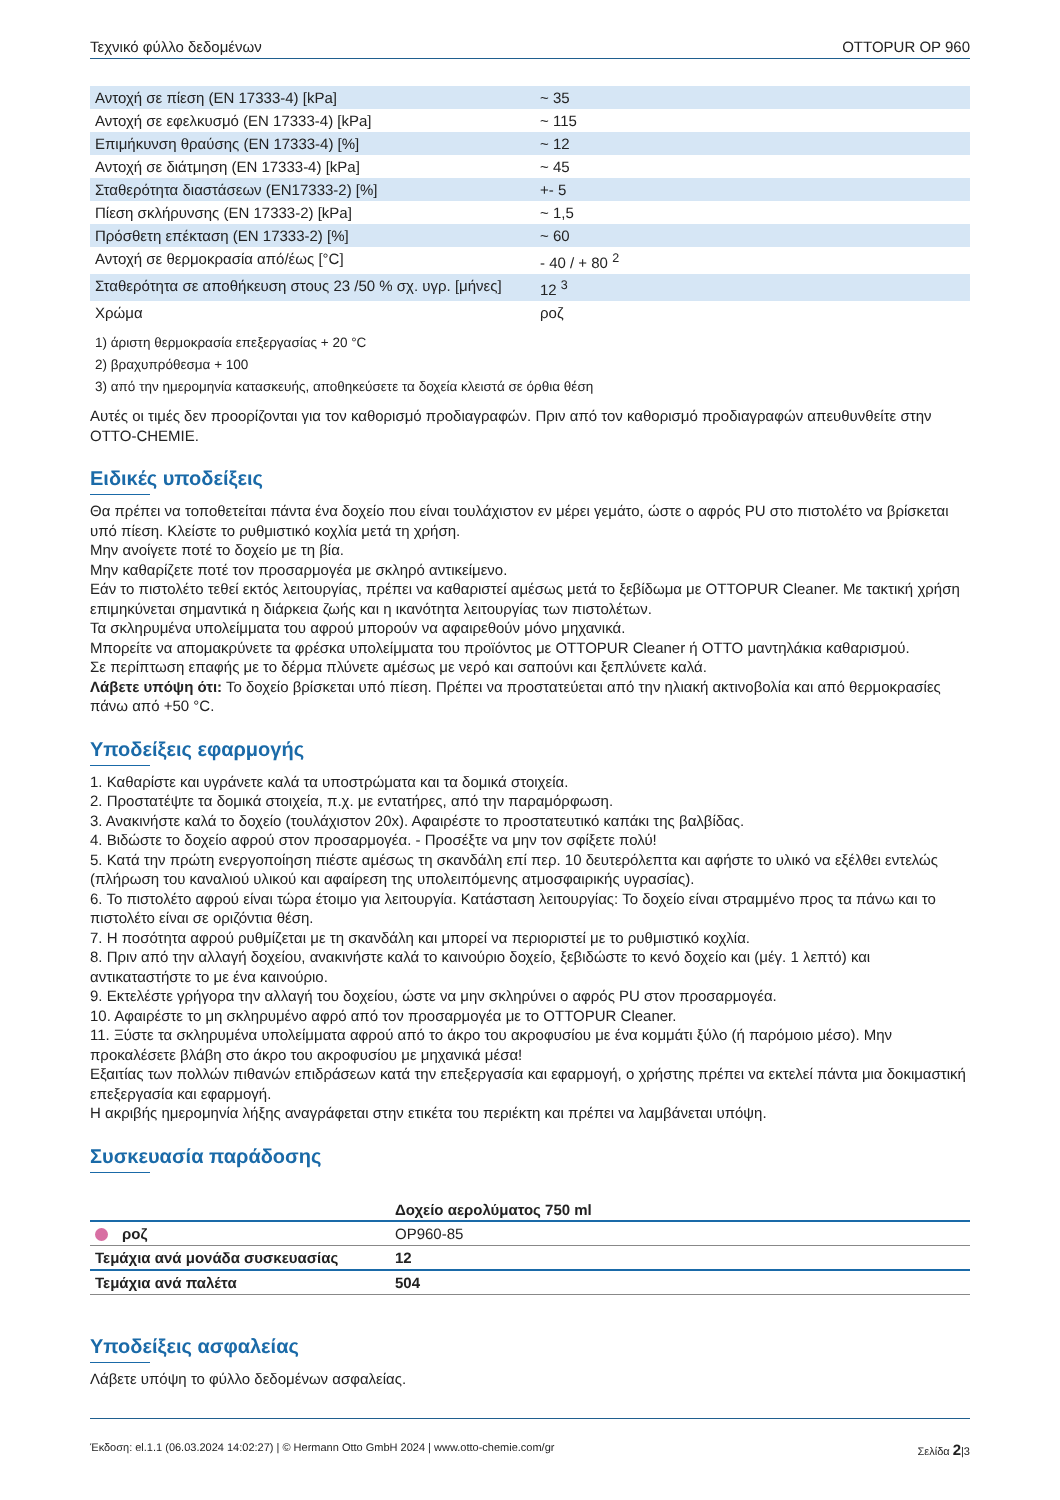Τεχνικό φύλλο δεδομένων OTTOPUR OP 960
| Αντοχή σε πίεση (EN 17333-4) [kPa] | ~ 35 |
| Αντοχή σε εφελκυσμό (EN 17333-4) [kPa] | ~ 115 |
| Επιμήκυνση θραύσης (EN 17333-4) [%] | ~ 12 |
| Αντοχή σε διάτμηση (EN 17333-4) [kPa] | ~ 45 |
| Σταθερότητα διαστάσεων (EN17333-2) [%] | +- 5 |
| Πίεση σκλήρυνσης (EN 17333-2) [kPa] | ~ 1,5 |
| Πρόσθετη επέκταση (EN 17333-2) [%] | ~ 60 |
| Αντοχή σε θερμοκρασία από/έως [°C] | - 40 / + 80 <sup>2</sup> |
| Σταθερότητα σε αποθήκευση στους 23 /50 % σχ. υγρ. [μήνες] | 12 <sup>3</sup> |
| Χρώμα | ροζ |
1) άριστη θερμοκρασία επεξεργασίας + 20 °C
2) βραχυπρόθεσμα + 100
3) από την ημερομηνία κατασκευής, αποθηκεύσετε τα δοχεία κλειστά σε όρθια θέση
Αυτές οι τιμές δεν προορίζονται για τον καθορισμό προδιαγραφών. Πριν από τον καθορισμό προδιαγραφών απευθυνθείτε στην OTTO-CHEMIE.
Ειδικές υποδείξεις
Θα πρέπει να τοποθετείται πάντα ένα δοχείο που είναι τουλάχιστον εν μέρει γεμάτο, ώστε ο αφρός PU στο πιστολέτο να βρίσκεται υπό πίεση. Κλείστε το ρυθμιστικό κοχλία μετά τη χρήση.
Μην ανοίγετε ποτέ το δοχείο με τη βία.
Μην καθαρίζετε ποτέ τον προσαρμογέα με σκληρό αντικείμενο.
Εάν το πιστολέτο τεθεί εκτός λειτουργίας, πρέπει να καθαριστεί αμέσως μετά το ξεβίδωμα με OTTOPUR Cleaner. Με τακτική χρήση επιμηκύνεται σημαντικά η διάρκεια ζωής και η ικανότητα λειτουργίας των πιστολέτων.
Τα σκληρυμένα υπολείμματα του αφρού μπορούν να αφαιρεθούν μόνο μηχανικά.
Μπορείτε να απομακρύνετε τα φρέσκα υπολείμματα του προϊόντος με OTTOPUR Cleaner ή OTTO μαντηλάκια καθαρισμού.
Σε περίπτωση επαφής με το δέρμα πλύνετε αμέσως με νερό και σαπούνι και ξεπλύνετε καλά.
Λάβετε υπόψη ότι: Το δοχείο βρίσκεται υπό πίεση. Πρέπει να προστατεύεται από την ηλιακή ακτινοβολία και από θερμοκρασίες πάνω από +50 °C.
Υποδείξεις εφαρμογής
1. Καθαρίστε και υγράνετε καλά τα υποστρώματα και τα δομικά στοιχεία.
2. Προστατέψτε τα δομικά στοιχεία, π.χ. με εντατήρες, από την παραμόρφωση.
3. Ανακινήστε καλά το δοχείο (τουλάχιστον 20x). Αφαιρέστε το προστατευτικό καπάκι της βαλβίδας.
4. Βιδώστε το δοχείο αφρού στον προσαρμογέα. - Προσέξτε να μην τον σφίξετε πολύ!
5. Κατά την πρώτη ενεργοποίηση πιέστε αμέσως τη σκανδάλη επί περ. 10 δευτερόλεπτα και αφήστε το υλικό να εξέλθει εντελώς (πλήρωση του καναλιού υλικού και αφαίρεση της υπολειπόμενης ατμοσφαιρικής υγρασίας).
6. Το πιστολέτο αφρού είναι τώρα έτοιμο για λειτουργία. Κατάσταση λειτουργίας: Το δοχείο είναι στραμμένο προς τα πάνω και το πιστολέτο είναι σε οριζόντια θέση.
7. Η ποσότητα αφρού ρυθμίζεται με τη σκανδάλη και μπορεί να περιοριστεί με το ρυθμιστικό κοχλία.
8. Πριν από την αλλαγή δοχείου, ανακινήστε καλά το καινούριο δοχείο, ξεβιδώστε το κενό δοχείο και (μέγ. 1 λεπτό) και αντικαταστήστε το με ένα καινούριο.
9. Εκτελέστε γρήγορα την αλλαγή του δοχείου, ώστε να μην σκληρύνει ο αφρός PU στον προσαρμογέα.
10. Αφαιρέστε το μη σκληρυμένο αφρό από τον προσαρμογέα με το OTTOPUR Cleaner.
11. Ξύστε τα σκληρυμένα υπολείμματα αφρού από το άκρο του ακροφυσίου με ένα κομμάτι ξύλο (ή παρόμοιο μέσο). Μην προκαλέσετε βλάβη στο άκρο του ακροφυσίου με μηχανικά μέσα!
Εξαιτίας των πολλών πιθανών επιδράσεων κατά την επεξεργασία και εφαρμογή, ο χρήστης πρέπει να εκτελεί πάντα μια δοκιμαστική επεξεργασία και εφαρμογή.
Η ακριβής ημερομηνία λήξης αναγράφεται στην ετικέτα του περιέκτη και πρέπει να λαμβάνεται υπόψη.
Συσκευασία παράδοσης
| | Δοχείο αερολύματος 750 ml |
| --- | --- |
| ροζ | OP960-85 |
| Τεμάχια ανά μονάδα συσκευασίας | 12 |
| Τεμάχια ανά παλέτα | 504 |
Υποδείξεις ασφαλείας
Λάβετε υπόψη το φύλλο δεδομένων ασφαλείας.
Έκδοση: el.1.1 (06.03.2024 14:02:27) | © Hermann Otto GmbH 2024 | www.otto-chemie.com/gr Σελίδα 2|3